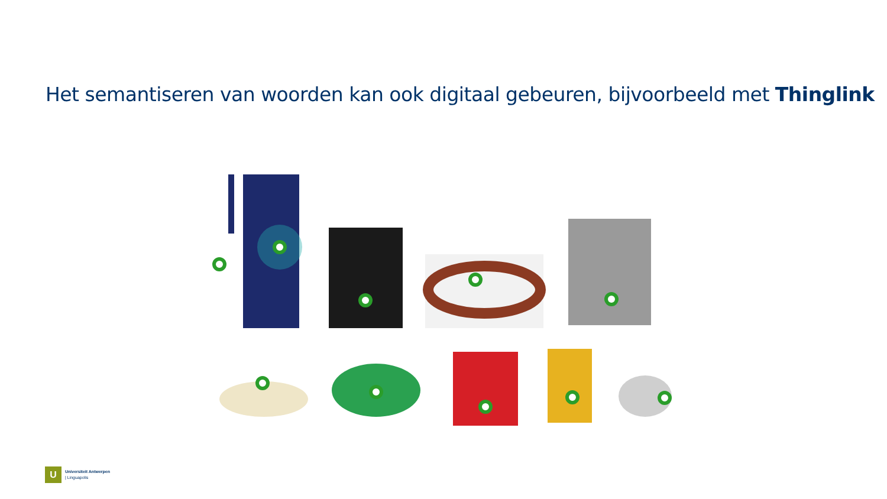Het semantiseren van woorden kan ook digitaal gebeuren, bijvoorbeeld met Thinglink
U
Universiteit Antwerpen
| Linguapolis